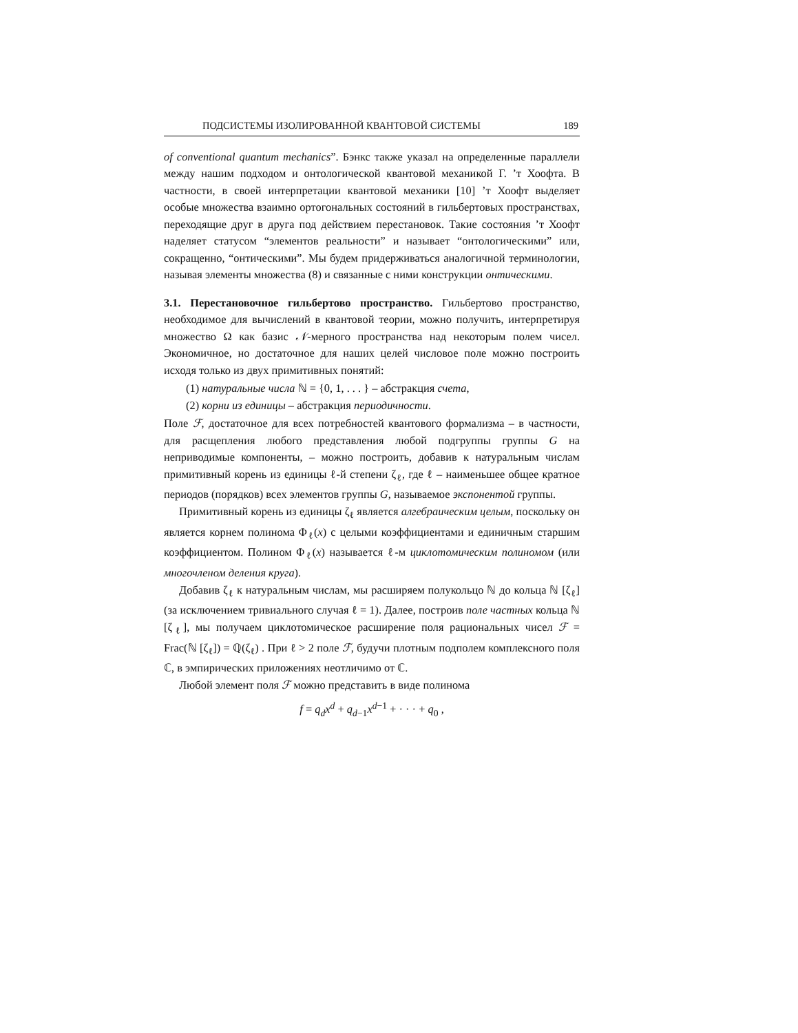ПОДСИСТЕМЫ ИЗОЛИРОВАННОЙ КВАНТОВОЙ СИСТЕМЫ 189
of conventional quantum mechanics”. Бэнкс также указал на определенные параллели между нашим подходом и онтологической квантовой механикой Г. ’т Хоофта. В частности, в своей интерпретации квантовой механики [10] ’т Хоофт выделяет особые множества взаимно ортогональных состояний в гильбертовых пространствах, переходящие друг в друга под действием перестановок. Такие состояния ’т Хоофт наделяет статусом “элементов реальности” и называет “онтологическими” или, сокращенно, “онтическими”. Мы будем придерживаться аналогичной терминологии, называя элементы множества (8) и связанные с ними конструкции онтическими.
3.1. Перестановочное гильбертово пространство. Гильбертово пространство, необходимое для вычислений в квантовой теории, можно получить, интерпретируя множество Ω как базис 𝒩-мерного пространства над некоторым полем чисел. Экономичное, но достаточное для наших целей числовое поле можно построить исходя только из двух примитивных понятий:
(1) натуральные числа ℕ = {0, 1, . . . } – абстракция счета,
(2) корни из единицы – абстракция периодичности.
Поле ℱ, достаточное для всех потребностей квантового формализма – в частности, для расщепления любого представления любой подгруппы группы G на неприводимые компоненты, – можно построить, добавив к натуральным числам примитивный корень из единицы ℓ-й степени ζ<sub>ℓ</sub>, где ℓ – наименьшее общее кратное периодов (порядков) всех элементов группы G, называемое экспонентой группы.
Примитивный корень из единицы ζ<sub>ℓ</sub> является алгебраическим целым, поскольку он является корнем полинома Φ<sub>ℓ</sub>(x) с целыми коэффициентами и единичным старшим коэффициентом. Полином Φ<sub>ℓ</sub>(x) называется ℓ-м циклотомическим полиномом (или многочленом деления круга).
Добавив ζ<sub>ℓ</sub> к натуральным числам, мы расширяем полукольцо ℕ до кольца ℕ [ζ<sub>ℓ</sub>] (за исключением тривиального случая ℓ = 1). Далее, построив поле частных кольца ℕ [ζ<sub>ℓ</sub>], мы получаем циклотомическое расширение поля рациональных чисел ℱ = Frac(ℕ [ζ<sub>ℓ</sub>]) = ℚ(ζ<sub>ℓ</sub>) . При ℓ > 2 поле ℱ, будучи плотным подполем комплексного поля ℂ, в эмпирических приложениях неотличимо от ℂ.
Любой элемент поля ℱ можно представить в виде полинома
f = q<sub>d</sub>x<sup>d</sup> + q<sub>d−1</sub>x<sup>d−1</sup> + · · · + q<sub>0</sub> ,